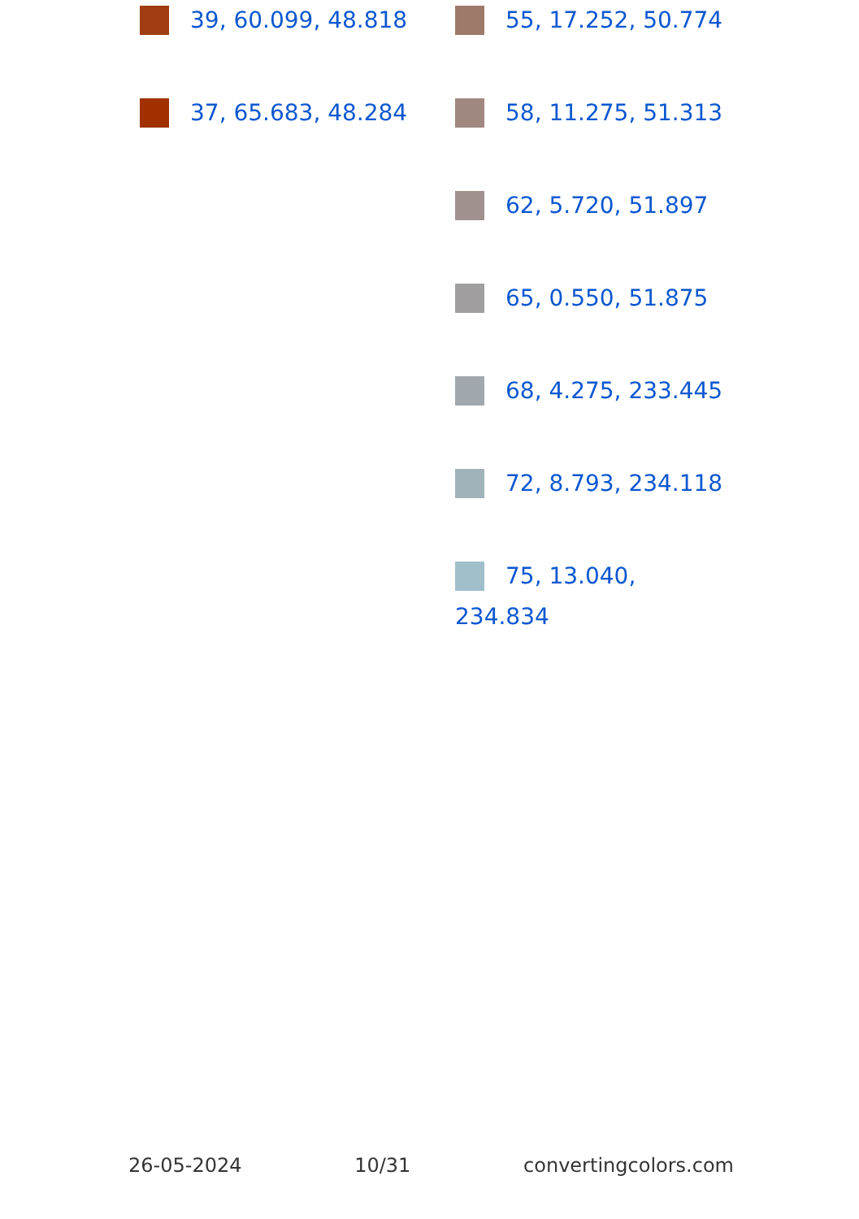39, 60.099, 48.818
37, 65.683, 48.284
55, 17.252, 50.774
58, 11.275, 51.313
62, 5.720, 51.897
65, 0.550, 51.875
68, 4.275, 233.445
72, 8.793, 234.118
75, 13.040,
234.834
26-05-2024 10/31 convertingcolors.com